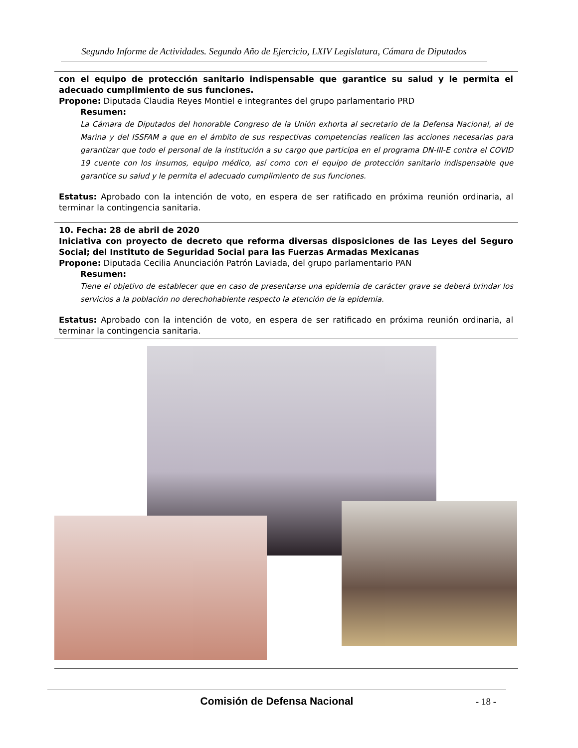Segundo Informe de Actividades. Segundo Año de Ejercicio, LXIV Legislatura, Cámara de Diputados
con el equipo de protección sanitario indispensable que garantice su salud y le permita el adecuado cumplimiento de sus funciones.
Propone: Diputada Claudia Reyes Montiel e integrantes del grupo parlamentario PRD
Resumen:
La Cámara de Diputados del honorable Congreso de la Unión exhorta al secretario de la Defensa Nacional, al de Marina y del ISSFAM a que en el ámbito de sus respectivas competencias realicen las acciones necesarias para garantizar que todo el personal de la institución a su cargo que participa en el programa DN-III-E contra el COVID 19 cuente con los insumos, equipo médico, así como con el equipo de protección sanitario indispensable que garantice su salud y le permita el adecuado cumplimiento de sus funciones.
Estatus: Aprobado con la intención de voto, en espera de ser ratificado en próxima reunión ordinaria, al terminar la contingencia sanitaria.
10. Fecha: 28 de abril de 2020
Iniciativa con proyecto de decreto que reforma diversas disposiciones de las Leyes del Seguro Social; del Instituto de Seguridad Social para las Fuerzas Armadas Mexicanas
Propone: Diputada Cecilia Anunciación Patrón Laviada, del grupo parlamentario PAN
Resumen:
Tiene el objetivo de establecer que en caso de presentarse una epidemia de carácter grave se deberá brindar los servicios a la población no derechohabiente respecto la atención de la epidemia.
Estatus: Aprobado con la intención de voto, en espera de ser ratificado en próxima reunión ordinaria, al terminar la contingencia sanitaria.
Comisión de Defensa Nacional
- 18 -